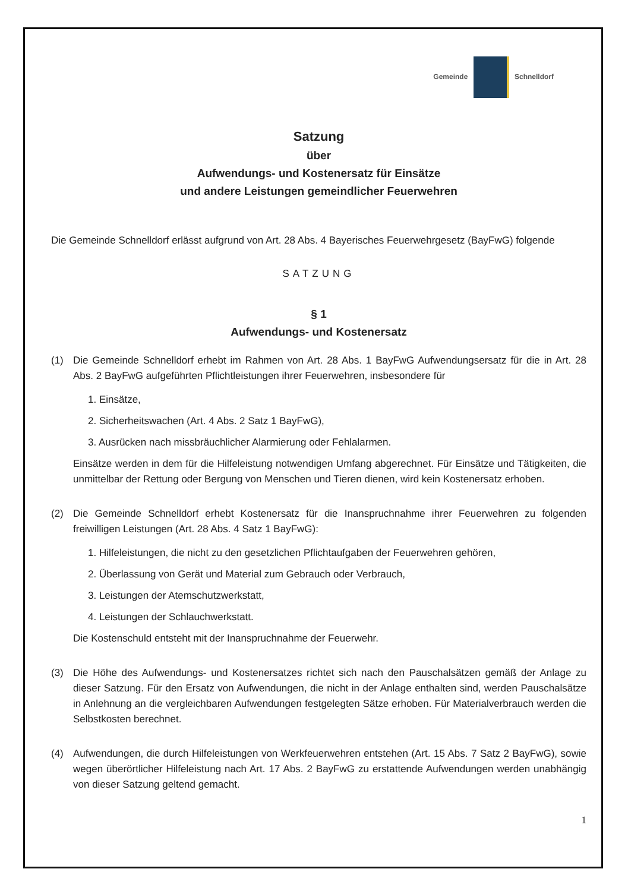Gemeinde Schnelldorf
Satzung
über
Aufwendungs- und Kostenersatz für Einsätze
und andere Leistungen gemeindlicher Feuerwehren
Die Gemeinde Schnelldorf erlässt aufgrund von Art. 28 Abs. 4 Bayerisches Feuerwehrgesetz (BayFwG) folgende
SATZUNG
§ 1
Aufwendungs- und Kostenersatz
(1) Die Gemeinde Schnelldorf erhebt im Rahmen von Art. 28 Abs. 1 BayFwG Aufwendungsersatz für die in Art. 28 Abs. 2 BayFwG aufgeführten Pflichtleistungen ihrer Feuerwehren, insbesondere für
1. Einsätze,
2. Sicherheitswachen (Art. 4 Abs. 2 Satz 1 BayFwG),
3. Ausrücken nach missbräuchlicher Alarmierung oder Fehlalarmen.
Einsätze werden in dem für die Hilfeleistung notwendigen Umfang abgerechnet. Für Einsätze und Tätigkeiten, die unmittelbar der Rettung oder Bergung von Menschen und Tieren dienen, wird kein Kostenersatz erhoben.
(2) Die Gemeinde Schnelldorf erhebt Kostenersatz für die Inanspruchnahme ihrer Feuerwehren zu folgenden freiwilligen Leistungen (Art. 28 Abs. 4 Satz 1 BayFwG):
1. Hilfeleistungen, die nicht zu den gesetzlichen Pflichtaufgaben der Feuerwehren gehören,
2. Überlassung von Gerät und Material zum Gebrauch oder Verbrauch,
3. Leistungen der Atemschutzwerkstatt,
4. Leistungen der Schlauchwerkstatt.
Die Kostenschuld entsteht mit der Inanspruchnahme der Feuerwehr.
(3) Die Höhe des Aufwendungs- und Kostenersatzes richtet sich nach den Pauschalsätzen gemäß der Anlage zu dieser Satzung. Für den Ersatz von Aufwendungen, die nicht in der Anlage enthalten sind, werden Pauschalsätze in Anlehnung an die vergleichbaren Aufwendungen festgelegten Sätze erhoben. Für Materialverbrauch werden die Selbstkosten berechnet.
(4) Aufwendungen, die durch Hilfeleistungen von Werkfeuerwehren entstehen (Art. 15 Abs. 7 Satz 2 BayFwG), sowie wegen überörtlicher Hilfeleistung nach Art. 17 Abs. 2 BayFwG zu erstattende Aufwendungen werden unabhängig von dieser Satzung geltend gemacht.
1